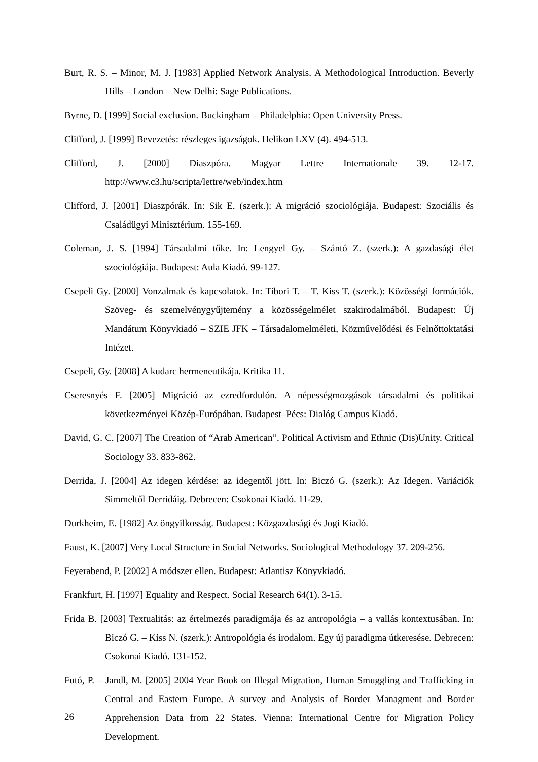Burt, R. S. – Minor, M. J. [1983] Applied Network Analysis. A Methodological Introduction. Beverly Hills – London – New Delhi: Sage Publications.
Byrne, D. [1999] Social exclusion. Buckingham – Philadelphia: Open University Press.
Clifford, J. [1999] Bevezetés: részleges igazságok. Helikon LXV (4). 494-513.
Clifford, J. [2000] Diaszpóra. Magyar Lettre Internationale 39. 12-17. http://www.c3.hu/scripta/lettre/web/index.htm
Clifford, J. [2001] Diaszpórák. In: Sik E. (szerk.): A migráció szociológiája. Budapest: Szociális és Családügyi Minisztérium. 155-169.
Coleman, J. S. [1994] Társadalmi tőke. In: Lengyel Gy. – Szántó Z. (szerk.): A gazdasági élet szociológiája. Budapest: Aula Kiadó. 99-127.
Csepeli Gy. [2000] Vonzalmak és kapcsolatok. In: Tibori T. – T. Kiss T. (szerk.): Közösségi formációk. Szöveg- és szemelvénygyűjtemény a közösségelmélet szakirodalmából. Budapest: Új Mandátum Könyvkiadó – SZIE JFK – Társadalomelméleti, Közművelődési és Felnőttoktatási Intézet.
Csepeli, Gy. [2008] A kudarc hermeneutikája. Kritika 11.
Cseresnyés F. [2005] Migráció az ezredfordulón. A népességmozgások társadalmi és politikai következményei Közép-Európában. Budapest–Pécs: Dialóg Campus Kiadó.
David, G. C. [2007] The Creation of “Arab American”. Political Activism and Ethnic (Dis)Unity. Critical Sociology 33. 833-862.
Derrida, J. [2004] Az idegen kérdése: az idegentől jött. In: Biczó G. (szerk.): Az Idegen. Variációk Simmeltől Derridáig. Debrecen: Csokonai Kiadó. 11-29.
Durkheim, E. [1982] Az öngyilkosság. Budapest: Közgazdasági és Jogi Kiadó.
Faust, K. [2007] Very Local Structure in Social Networks. Sociological Methodology 37. 209-256.
Feyerabend, P. [2002] A módszer ellen. Budapest: Atlantisz Könyvkiadó.
Frankfurt, H. [1997] Equality and Respect. Social Research 64(1). 3-15.
Frida B. [2003] Textualitás: az értelmezés paradigmája és az antropológia – a vallás kontextusában. In: Biczó G. – Kiss N. (szerk.): Antropológia és irodalom. Egy új paradigma útkeresése. Debrecen: Csokonai Kiadó. 131-152.
Futó, P. – Jandl, M. [2005] 2004 Year Book on Illegal Migration, Human Smuggling and Trafficking in Central and Eastern Europe. A survey and Analysis of Border Managment and Border Apprehension Data from 22 States. Vienna: International Centre for Migration Policy Development.
26